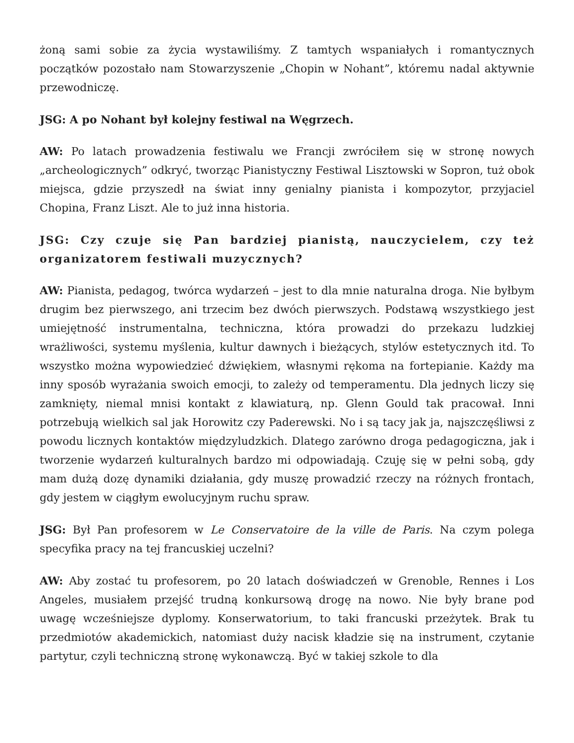żoną sami sobie za życia wystawiliśmy. Z tamtych wspaniałych i romantycznych początków pozostało nam Stowarzyszenie „Chopin w Nohant”, któremu nadal aktywnie przewodniczę.
JSG: A po Nohant był kolejny festiwal na Węgrzech.
AW: Po latach prowadzenia festiwalu we Francji zwróciłem się w stronę nowych „archeologicznych” odkryć, tworząc Pianistyczny Festiwal Lisztowski w Sopron, tuż obok miejsca, gdzie przyszedł na świat inny genialny pianista i kompozytor, przyjaciel Chopina, Franz Liszt. Ale to już inna historia.
JSG: Czy czuje się Pan bardziej pianistą, nauczycielem, czy też organizatorem festiwali muzycznych?
AW: Pianista, pedagog, twórca wydarzeń – jest to dla mnie naturalna droga. Nie byłbym drugim bez pierwszego, ani trzecim bez dwóch pierwszych. Podstawą wszystkiego jest umiejętność instrumentalna, techniczna, która prowadzi do przekazu ludzkiej wrażliwości, systemu myślenia, kultur dawnych i bieżących, stylów estetycznych itd. To wszystko można wypowiedzieć dźwiękiem, własnymi rękoma na fortepianie. Każdy ma inny sposób wyrażania swoich emocji, to zależy od temperamentu. Dla jednych liczy się zamknięty, niemal mnisi kontakt z klawiaturą, np. Glenn Gould tak pracował. Inni potrzebują wielkich sal jak Horowitz czy Paderewski. No i są tacy jak ja, najszczęśliwsi z powodu licznych kontaktów międzyludzkich. Dlatego zarówno droga pedagogiczna, jak i tworzenie wydarzeń kulturalnych bardzo mi odpowiadają. Czuję się w pełni sobą, gdy mam dużą dozę dynamiki działania, gdy muszę prowadzić rzeczy na różnych frontach, gdy jestem w ciągłym ewolucyjnym ruchu spraw.
JSG: Był Pan profesorem w Le Conservatoire de la ville de Paris. Na czym polega specyfika pracy na tej francuskiej uczelni?
AW: Aby zostać tu profesorem, po 20 latach doświadczeń w Grenoble, Rennes i Los Angeles, musiałem przejść trudną konkursową drogę na nowo. Nie były brane pod uwagę wcześniejsze dyplomy. Konserwatorium, to taki francuski przeżytek. Brak tu przedmiotów akademickich, natomiast duży nacisk kładzie się na instrument, czytanie partytur, czyli techniczną stronę wykonawczą. Być w takiej szkole to dla